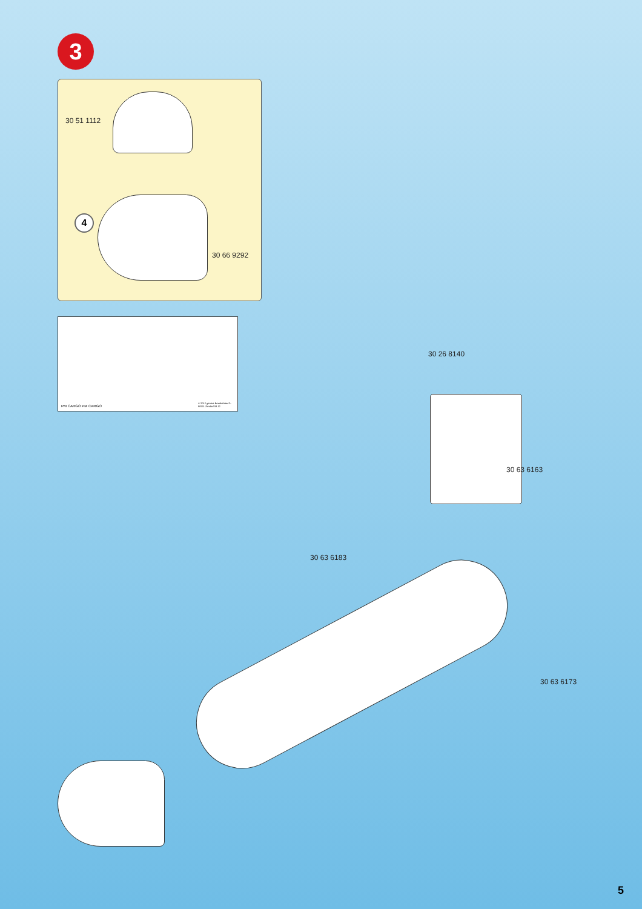3
30 51 1112
4
30 66 9292
PM CARGO PM CARGO
© 2012 geobra Brandstätter D-90511 Zirndorf 08.12
30 26 8140
30 63 6163
30 63 6183
30 63 6173
5